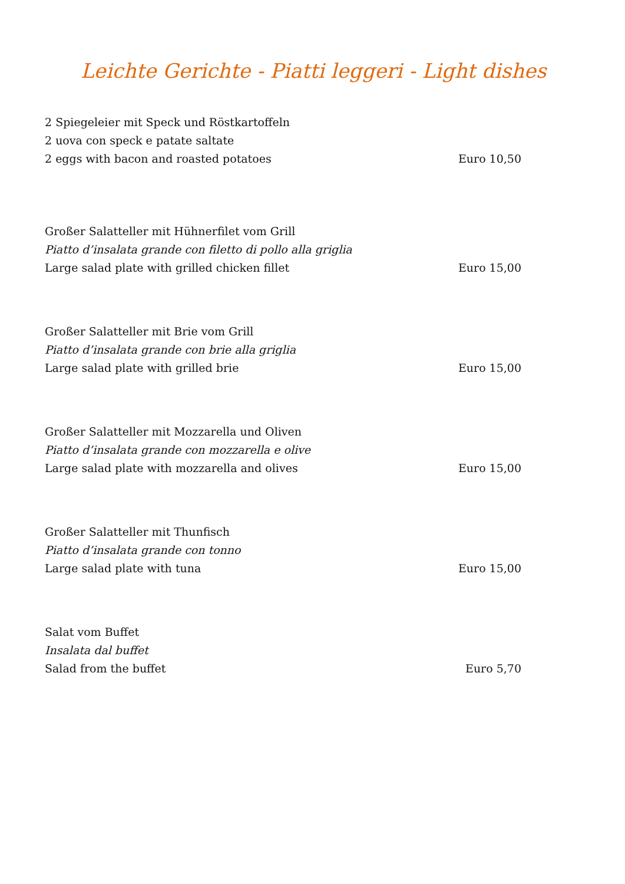Leichte Gerichte - Piatti leggeri - Light dishes
2 Spiegeleier mit Speck und Röstkartoffeln
2 uova con speck e patate saltate
2 eggs with bacon and roasted potatoes Euro 10,50
Großer Salatteller mit Hühnerfilet vom Grill
Piatto d’insalata grande con filetto di pollo alla griglia
Large salad plate with grilled chicken fillet Euro 15,00
Großer Salatteller mit Brie vom Grill
Piatto d’insalata grande con brie alla griglia
Large salad plate with grilled brie Euro 15,00
Großer Salatteller mit Mozzarella und Oliven
Piatto d’insalata grande con mozzarella e olive
Large salad plate with mozzarella and olives Euro 15,00
Großer Salatteller mit Thunfisch
Piatto d’insalata grande con tonno
Large salad plate with tuna Euro 15,00
Salat vom Buffet
Insalata dal buffet
Salad from the buffet Euro 5,70